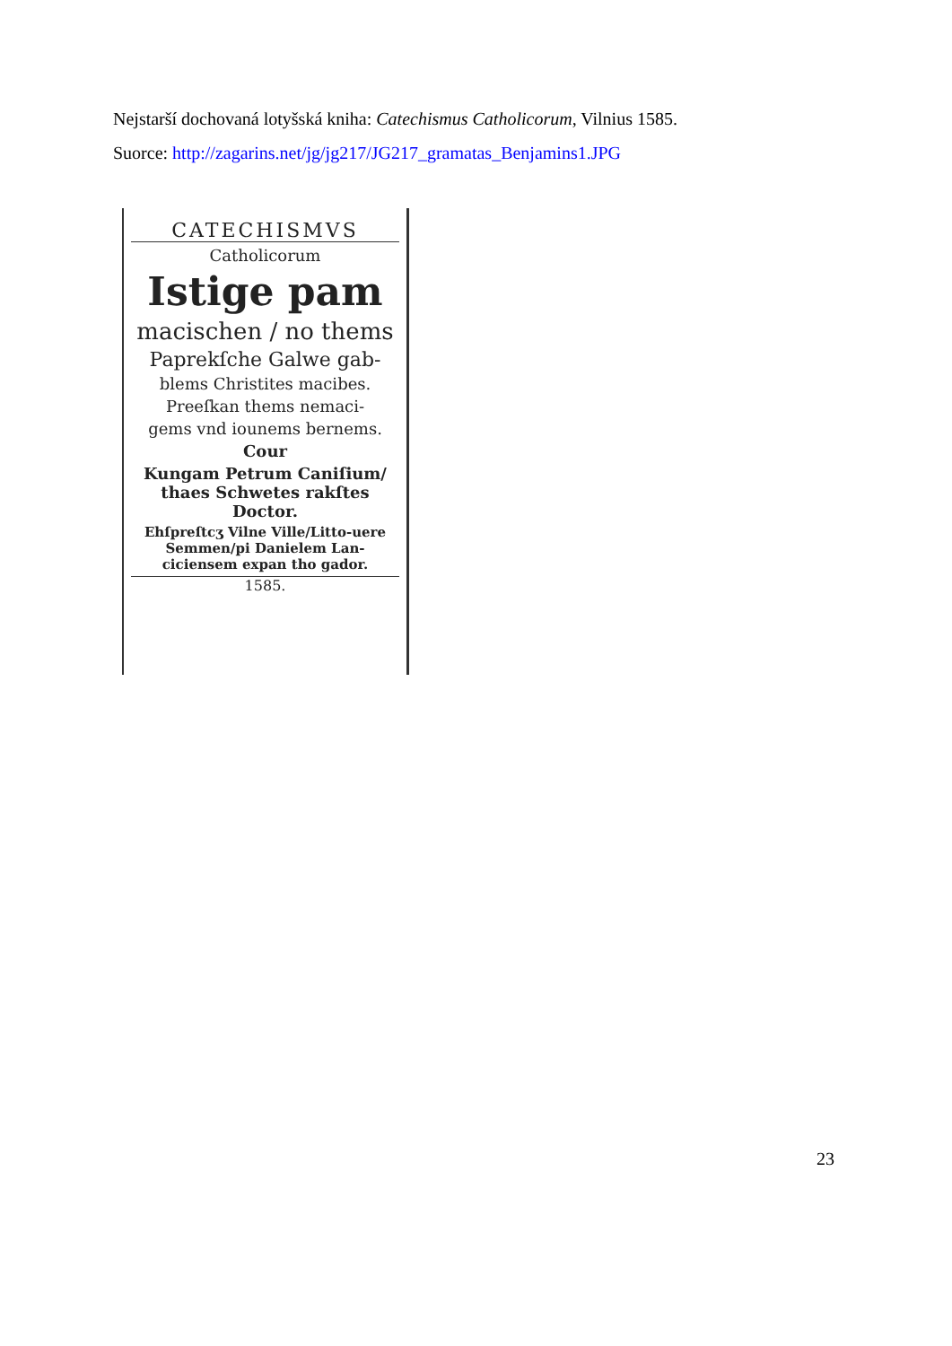Nejstarší dochovaná lotyšská kniha: Catechismus Catholicorum, Vilnius 1585.
Suorce: http://zagarins.net/jg/jg217/JG217_gramatas_Benjamins1.JPG
CATECHISMVS
Catholicorum
Istige pam
macischen / no thems
Paprekſche Galwe gab-
blems Christites macibes.
Preeſkan thems nemaci-
gems vnd iounems bernems.
Cour
Kungam Petrum Caniſium/ thaes Schwetes rakſtes Doctor.
Ehſpreſtcʒ Vilne Ville/Litto-uere Semmen/pi Danielem Lan-ciciensem expan tho gador.
1585.
23